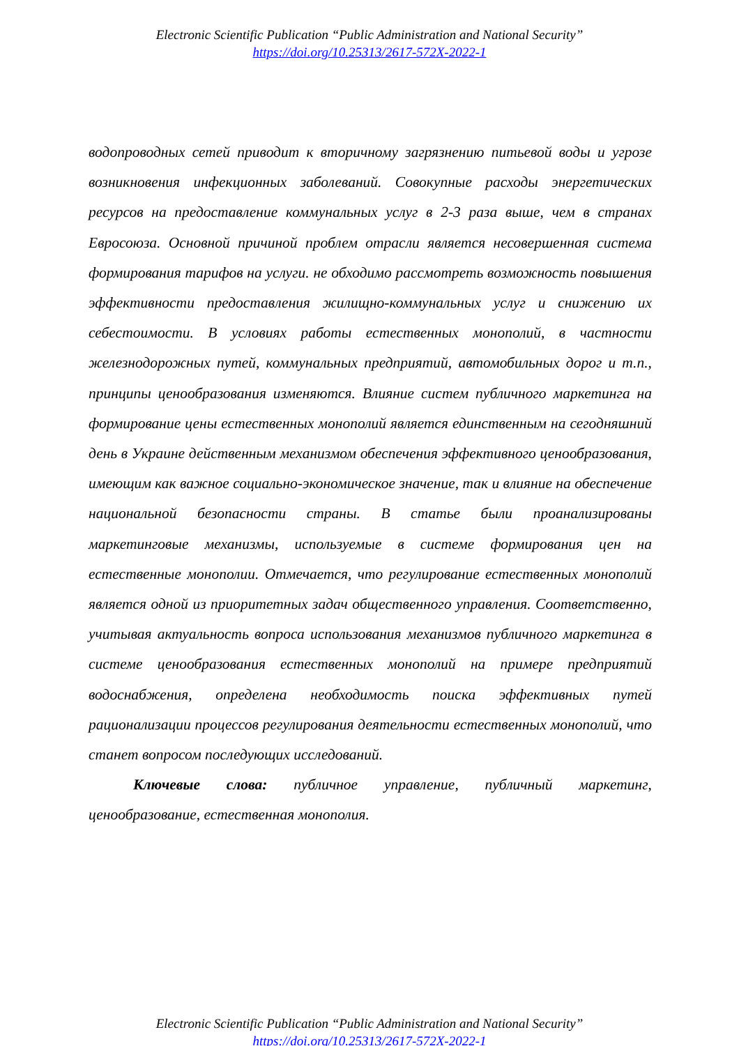Electronic Scientific Publication “Public Administration and National Security”
https://doi.org/10.25313/2617-572X-2022-1
водопроводных сетей приводит к вторичному загрязнению питьевой воды и угрозе возникновения инфекционных заболеваний. Совокупные расходы энергетических ресурсов на предоставление коммунальных услуг в 2-3 раза выше, чем в странах Евросоюза. Основной причиной проблем отрасли является несовершенная система формирования тарифов на услуги. не обходимо рассмотреть возможность повышения эффективности предоставления жилищно-коммунальных услуг и снижению их себестоимости. В условиях работы естественных монополий, в частности железнодорожных путей, коммунальных предприятий, автомобильных дорог и т.п., принципы ценообразования изменяются. Влияние систем публичного маркетинга на формирование цены естественных монополий является единственным на сегодняшний день в Украине действенным механизмом обеспечения эффективного ценообразования, имеющим как важное социально-экономическое значение, так и влияние на обеспечение национальной безопасности страны. В статье были проанализированы маркетинговые механизмы, используемые в системе формирования цен на естественные монополии. Отмечается, что регулирование естественных монополий является одной из приоритетных задач общественного управления. Соответственно, учитывая актуальность вопроса использования механизмов публичного маркетинга в системе ценообразования естественных монополий на примере предприятий водоснабжения, определена необходимость поиска эффективных путей рационализации процессов регулирования деятельности естественных монополий, что станет вопросом последующих исследований.
Ключевые слова: публичное управление, публичный маркетинг, ценообразование, естественная монополия.
Electronic Scientific Publication “Public Administration and National Security”
https://doi.org/10.25313/2617-572X-2022-1